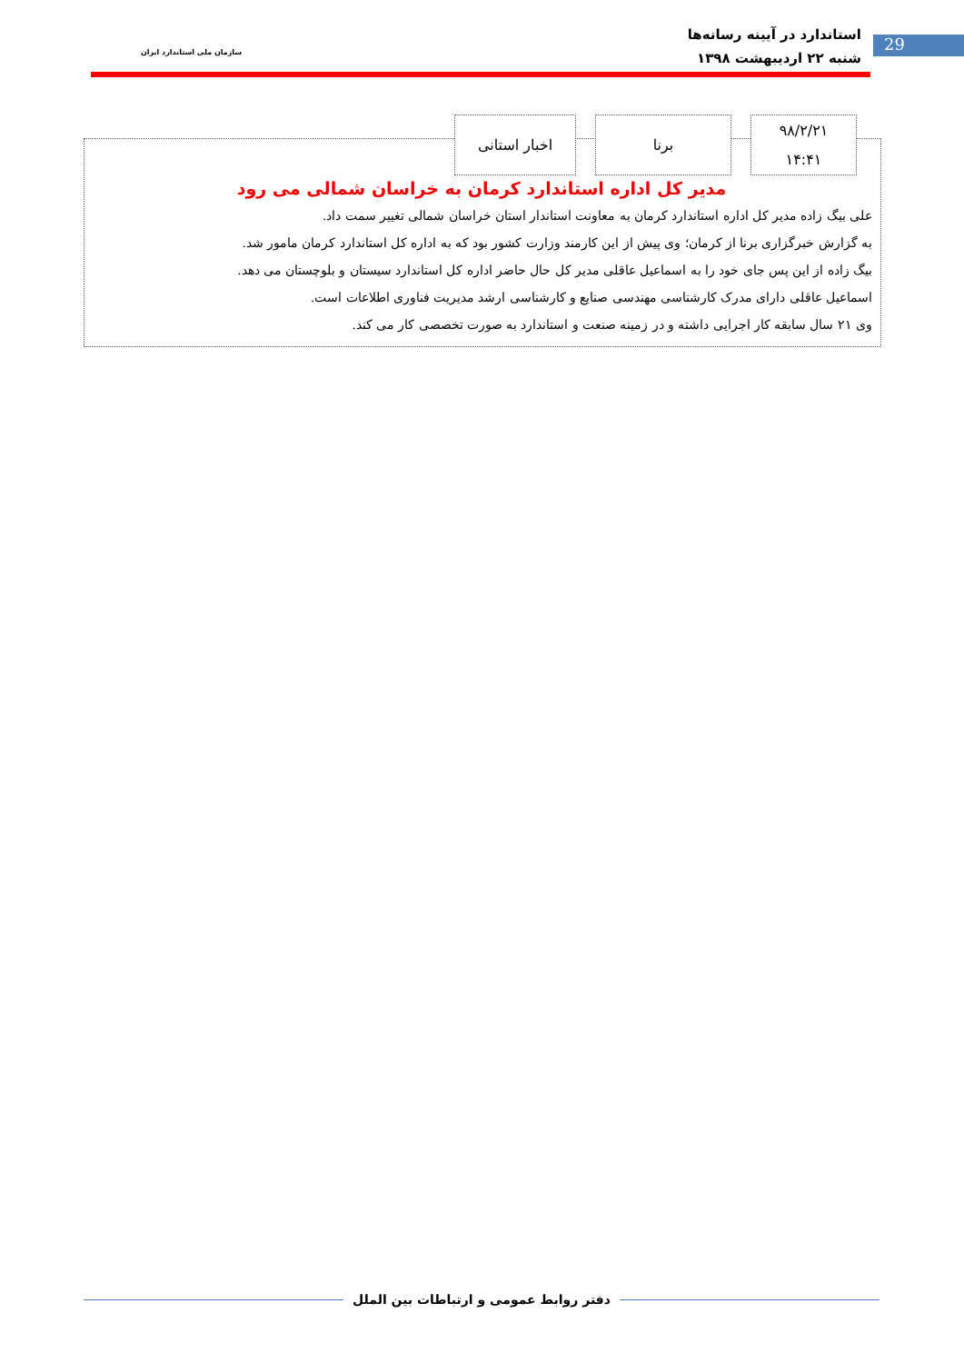استاندارد در آیینه رسانه‌ها
شنبه ۲۲ اردیبهشت ۱۳۹۸
سازمان ملی استاندارد ایران
29
اخبار استانی برنا
۹۸/۲/۲۱
۱۴:۴۱
مدیر کل اداره استاندارد کرمان به خراسان شمالی می رود
علی بیگ زاده مدیر کل اداره استاندارد کرمان به معاونت استاندار استان خراسان شمالی تغییر سمت داد.
به گزارش خبرگزاری برنا از کرمان؛ وی پیش از این کارمند وزارت کشور بود که به اداره کل استاندارد کرمان مامور شد.
بیگ زاده از این پس جای خود را به اسماعیل عاقلی مدیر کل حال حاضر اداره کل استاندارد سیستان و بلوچستان می دهد.
اسماعیل عاقلی دارای مدرک کارشناسی مهندسی صنایع و کارشناسی ارشد مدیریت فناوری اطلاعات است.
وی ۲۱ سال سابقه کار اجرایی داشته و در زمینه صنعت و استاندارد به صورت تخصصی کار می کند.
دفتر روابط عمومی و ارتباطات بین الملل